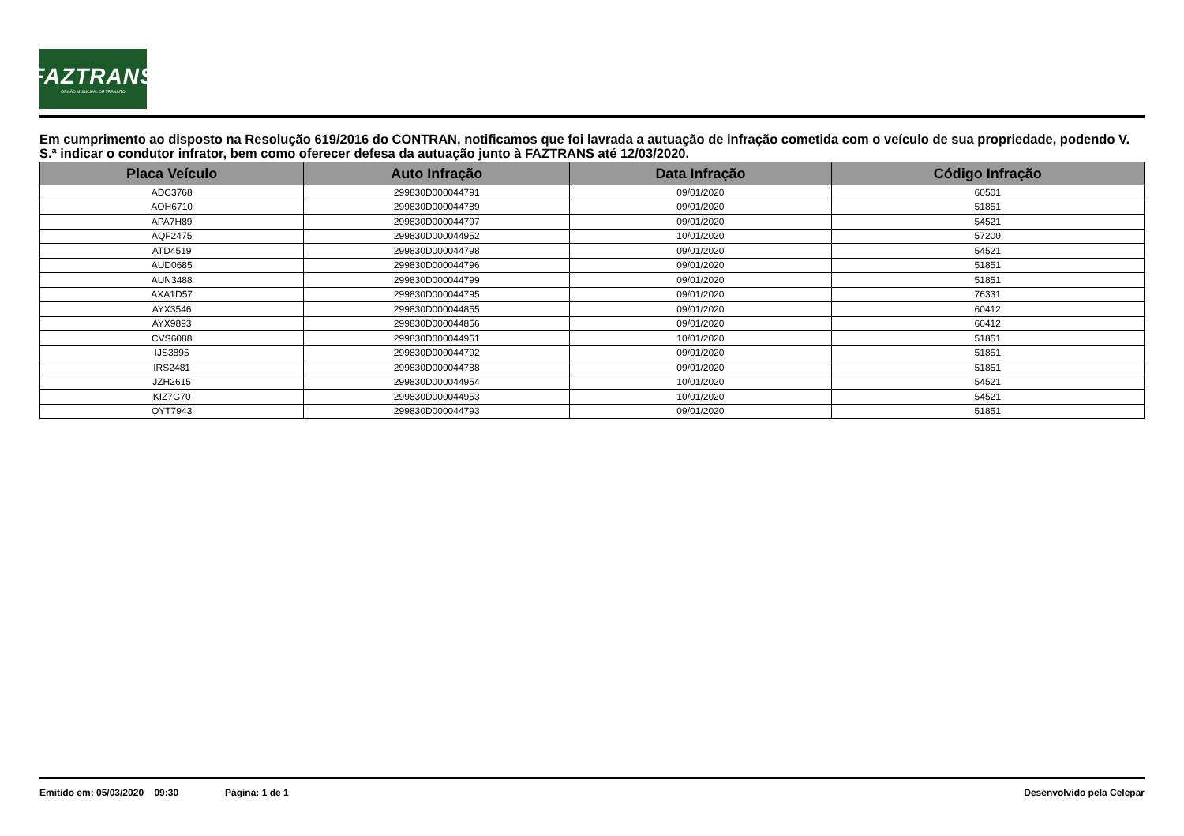FAZTRANS
ÓRGÃO MUNICIPAL DE TRÂNSITO
Em cumprimento ao disposto na Resolução 619/2016 do CONTRAN, notificamos que foi lavrada a autuação de infração cometida com o veículo de sua propriedade, podendo V. S.ª indicar o condutor infrator, bem como oferecer defesa da autuação junto à FAZTRANS até 12/03/2020.
| Placa Veículo | Auto Infração | Data Infração | Código Infração |
| --- | --- | --- | --- |
| ADC3768 | 299830D000044791 | 09/01/2020 | 60501 |
| AOH6710 | 299830D000044789 | 09/01/2020 | 51851 |
| APA7H89 | 299830D000044797 | 09/01/2020 | 54521 |
| AQF2475 | 299830D000044952 | 10/01/2020 | 57200 |
| ATD4519 | 299830D000044798 | 09/01/2020 | 54521 |
| AUD0685 | 299830D000044796 | 09/01/2020 | 51851 |
| AUN3488 | 299830D000044799 | 09/01/2020 | 51851 |
| AXA1D57 | 299830D000044795 | 09/01/2020 | 76331 |
| AYX3546 | 299830D000044855 | 09/01/2020 | 60412 |
| AYX9893 | 299830D000044856 | 09/01/2020 | 60412 |
| CVS6088 | 299830D000044951 | 10/01/2020 | 51851 |
| IJS3895 | 299830D000044792 | 09/01/2020 | 51851 |
| IRS2481 | 299830D000044788 | 09/01/2020 | 51851 |
| JZH2615 | 299830D000044954 | 10/01/2020 | 54521 |
| KIZ7G70 | 299830D000044953 | 10/01/2020 | 54521 |
| OYT7943 | 299830D000044793 | 09/01/2020 | 51851 |
Emitido em: 05/03/2020 09:30 Página: 1 de 1 Desenvolvido pela Celepar